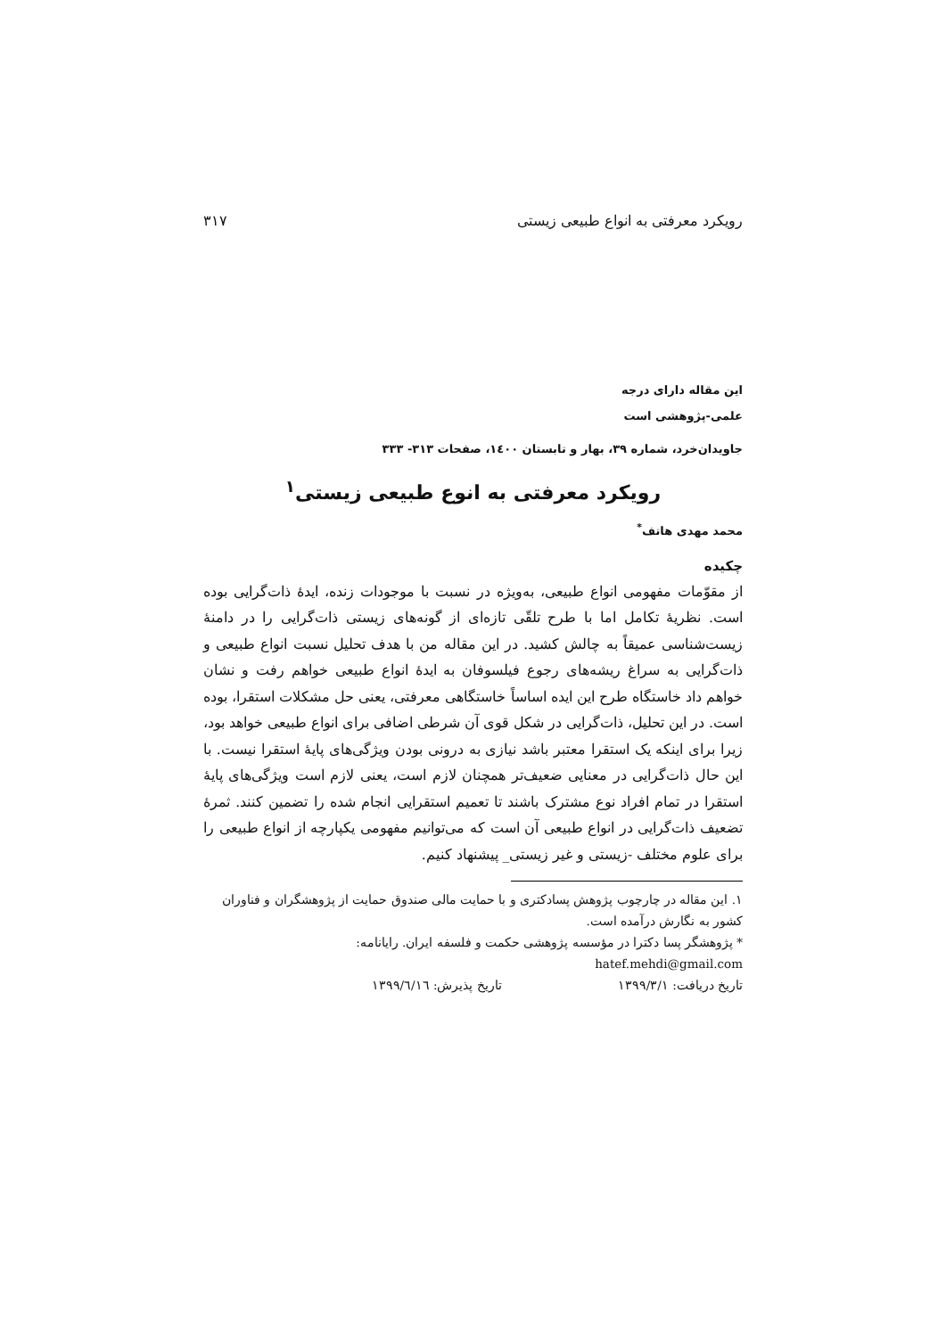رویکرد معرفتی به انواع طبیعی زیستی ۳۱۷
این مقاله دارای درجه
علمی-پژوهشی است
جاویدان‌خرد، شماره ۳۹، بهار و تابستان ۱٤۰۰، صفحات ۳۱۳- ۳۳۳
رویکرد معرفتی به انوع طبیعی زیستی<sup>۱</sup>
محمد مهدی هاتف<sup>*</sup>
چکیده
از مقوّمات مفهومی انواع طبیعی، به‌ویژه در نسبت با موجودات زنده، ایدۀ ذات‌گرایی بوده است. نظریۀ تکامل اما با طرح تلقّی تازه‌ای از گونه‌های زیستی ذات‌گرایی را در دامنۀ زیست‌شناسی عمیقاً به چالش کشید. در این مقاله من با هدف تحلیل نسبت انواع طبیعی و ذات‌گرایی به سراغ ریشه‌های رجوع فیلسوفان به ایدۀ انواع طبیعی خواهم رفت و نشان خواهم داد خاستگاه طرح این ایده اساساً خاستگاهی معرفتی، یعنی حل مشکلات استقرا، بوده است. در این تحلیل، ذات‌گرایی در شکل قوی آن شرطی اضافی برای انواع طبیعی خواهد بود، زیرا برای اینکه یک استقرا معتبر باشد نیازی به درونی بودن ویژگی‌های پایۀ استقرا نیست. با این حال ذات‌گرایی در معنایی ضعیف‌تر همچنان لازم است، یعنی لازم است ویژگی‌های پایۀ استقرا در تمام افراد نوع مشترک باشند تا تعمیم استقرایی انجام شده را تضمین کنند. ثمرۀ تضعیف ذات‌گرایی در انواع طبیعی آن است که می‌توانیم مفهومی یکپارچه از انواع طبیعی را برای علوم مختلف -زیستی و غیر زیستی_ پیشنهاد کنیم.
۱. این مقاله در چارچوب پژوهش پسادکتری و با حمایت مالی صندوق حمایت از پژوهشگران و فناوران کشور به نگارش درآمده است.
* پژوهشگر پسا دکترا در مؤسسه پژوهشی حکمت و فلسفه ایران. رایانامه:
hatef.mehdi@gmail.com
تاریخ دریافت: ۱۳۹۹/۳/۱ تاریخ پذیرش: ۱۳۹۹/٦/۱٦